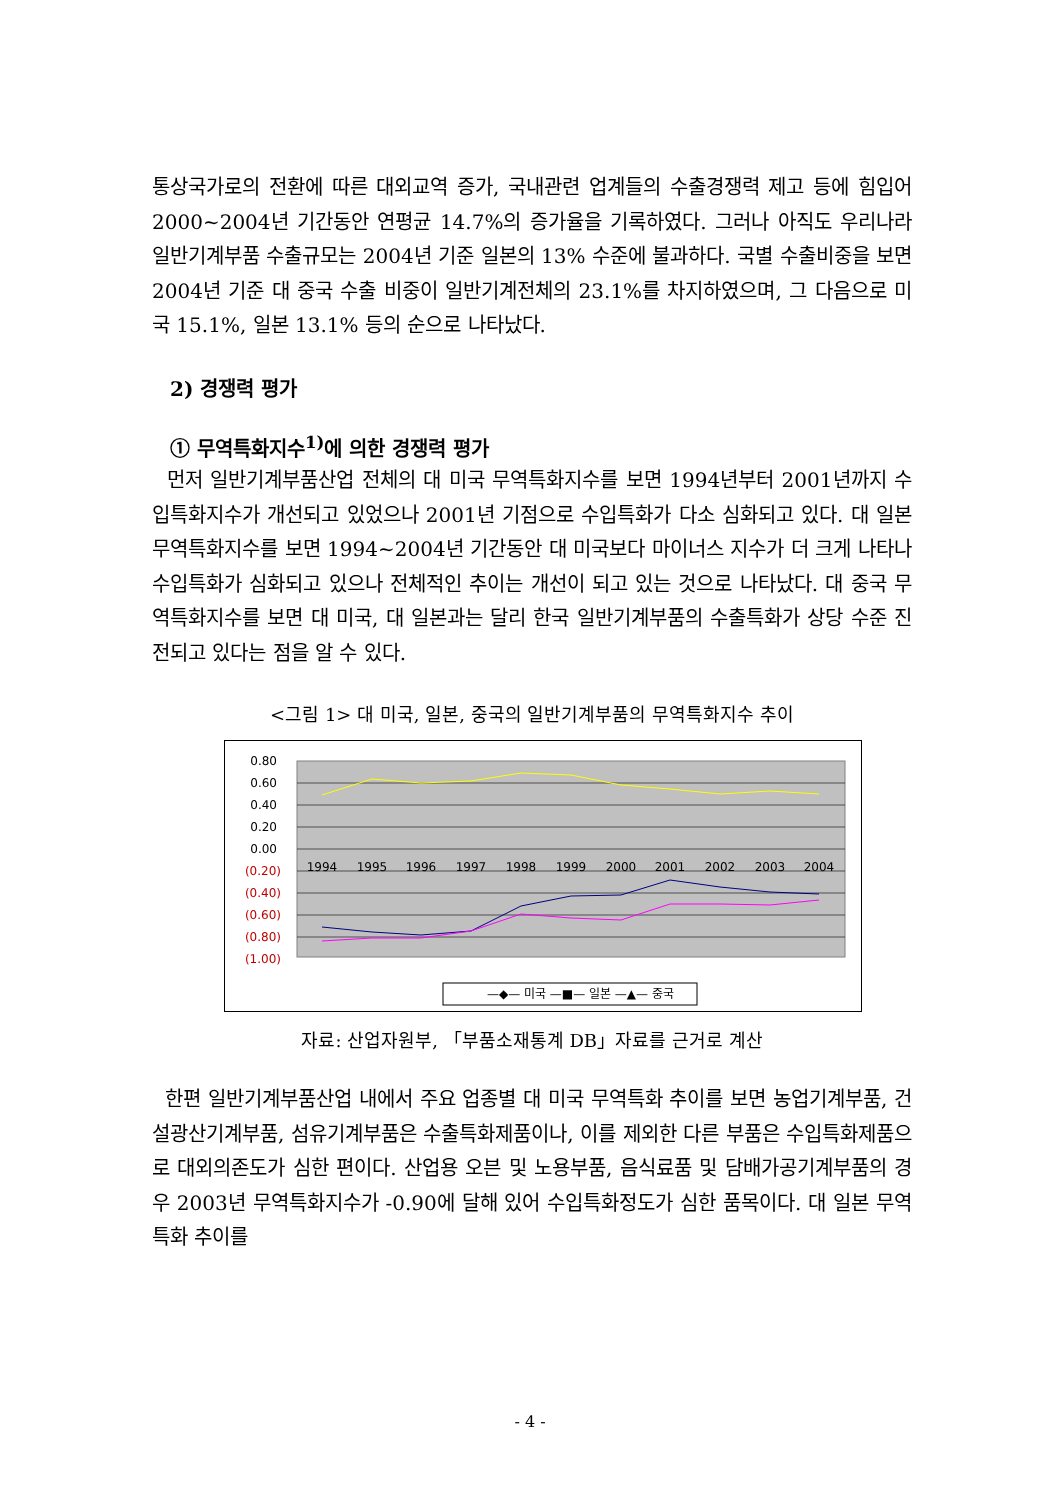통상국가로의 전환에 따른 대외교역 증가, 국내관련 업계들의 수출경쟁력 제고 등에 힘입어 2000~2004년 기간동안 연평균 14.7%의 증가율을 기록하였다. 그러나 아직도 우리나라 일반기계부품 수출규모는 2004년 기준 일본의 13% 수준에 불과하다. 국별 수출비중을 보면 2004년 기준 대 중국 수출 비중이 일반기계전체의 23.1%를 차지하였으며, 그 다음으로 미국 15.1%, 일본 13.1% 등의 순으로 나타났다.
2) 경쟁력 평가
① 무역특화지수<sup>1)</sup>에 의한 경쟁력 평가
먼저 일반기계부품산업 전체의 대 미국 무역특화지수를 보면 1994년부터 2001년까지 수입특화지수가 개선되고 있었으나 2001년 기점으로 수입특화가 다소 심화되고 있다. 대 일본 무역특화지수를 보면 1994~2004년 기간동안 대 미국보다 마이너스 지수가 더 크게 나타나 수입특화가 심화되고 있으나 전체적인 추이는 개선이 되고 있는 것으로 나타났다. 대 중국 무역특화지수를 보면 대 미국, 대 일본과는 달리 한국 일반기계부품의 수출특화가 상당 수준 진전되고 있다는 점을 알 수 있다.
<그림 1> 대 미국, 일본, 중국의 일반기계부품의 무역특화지수 추이
0.80
0.60
0.40
0.20
0.00
(0.20)
(0.40)
(0.60)
(0.80)
(1.00)
1994
1995
1996
1997
1998
1999
2000
2001
2002
2003
2004
—◆— 미국 —■— 일본 —▲— 중국
자료: 산업자원부, 「부품소재통계 DB」자료를 근거로 계산
한편 일반기계부품산업 내에서 주요 업종별 대 미국 무역특화 추이를 보면 농업기계부품, 건설광산기계부품, 섬유기계부품은 수출특화제품이나, 이를 제외한 다른 부품은 수입특화제품으로 대외의존도가 심한 편이다. 산업용 오븐 및 노용부품, 음식료품 및 담배가공기계부품의 경우 2003년 무역특화지수가 -0.90에 달해 있어 수입특화정도가 심한 품목이다. 대 일본 무역특화 추이를
- 4 -